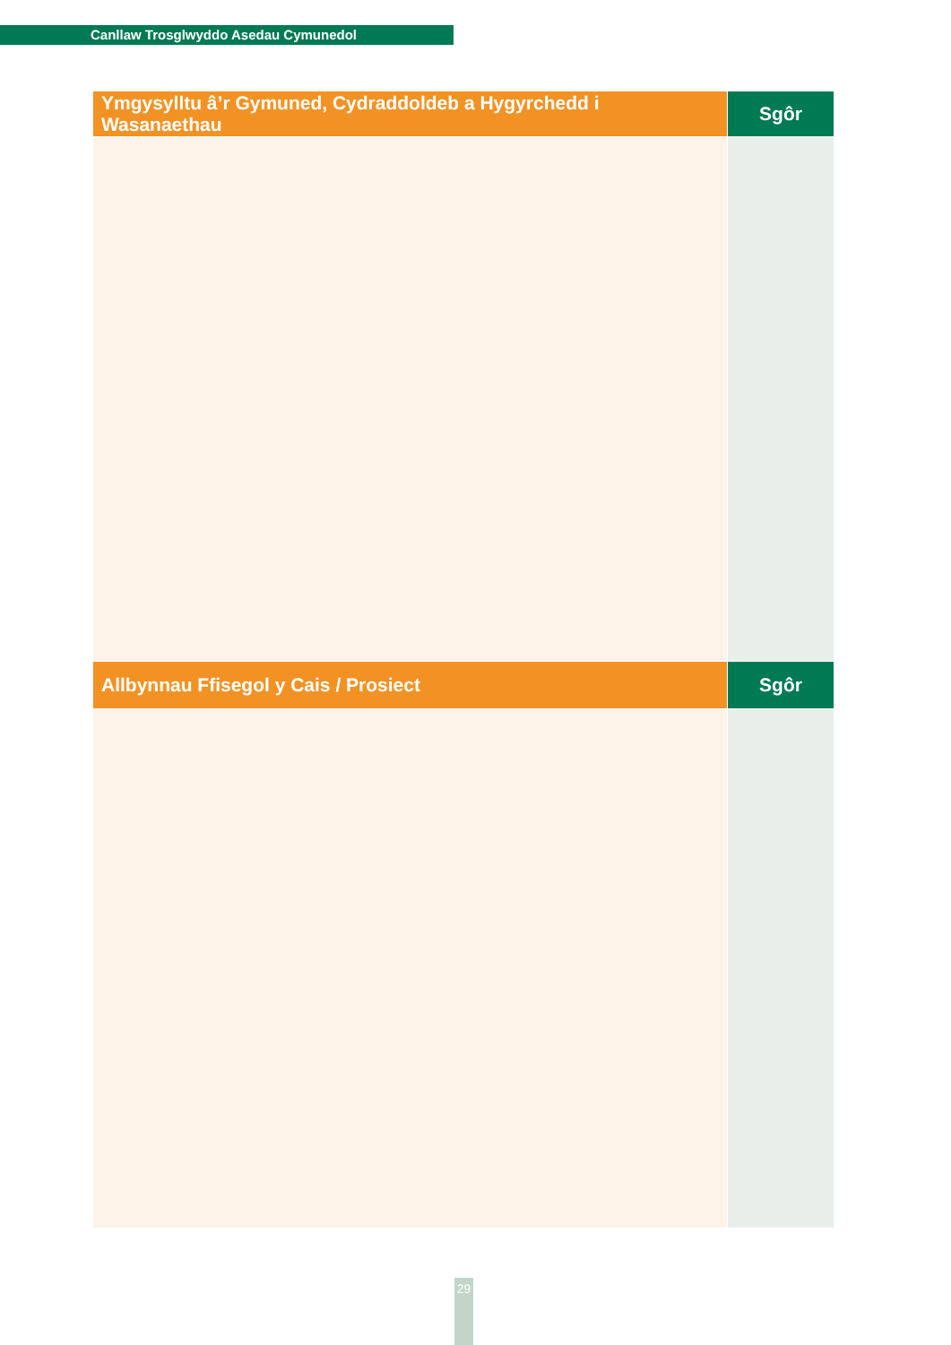Canllaw Trosglwyddo Asedau Cymunedol
| Ymgysylltu â’r Gymuned, Cydraddoldeb a Hygyrchedd i Wasanaethau | Sgôr |
| --- | --- |
| Allbynnau Ffisegol y Cais / Prosiect | Sgôr |
| --- | --- |
29